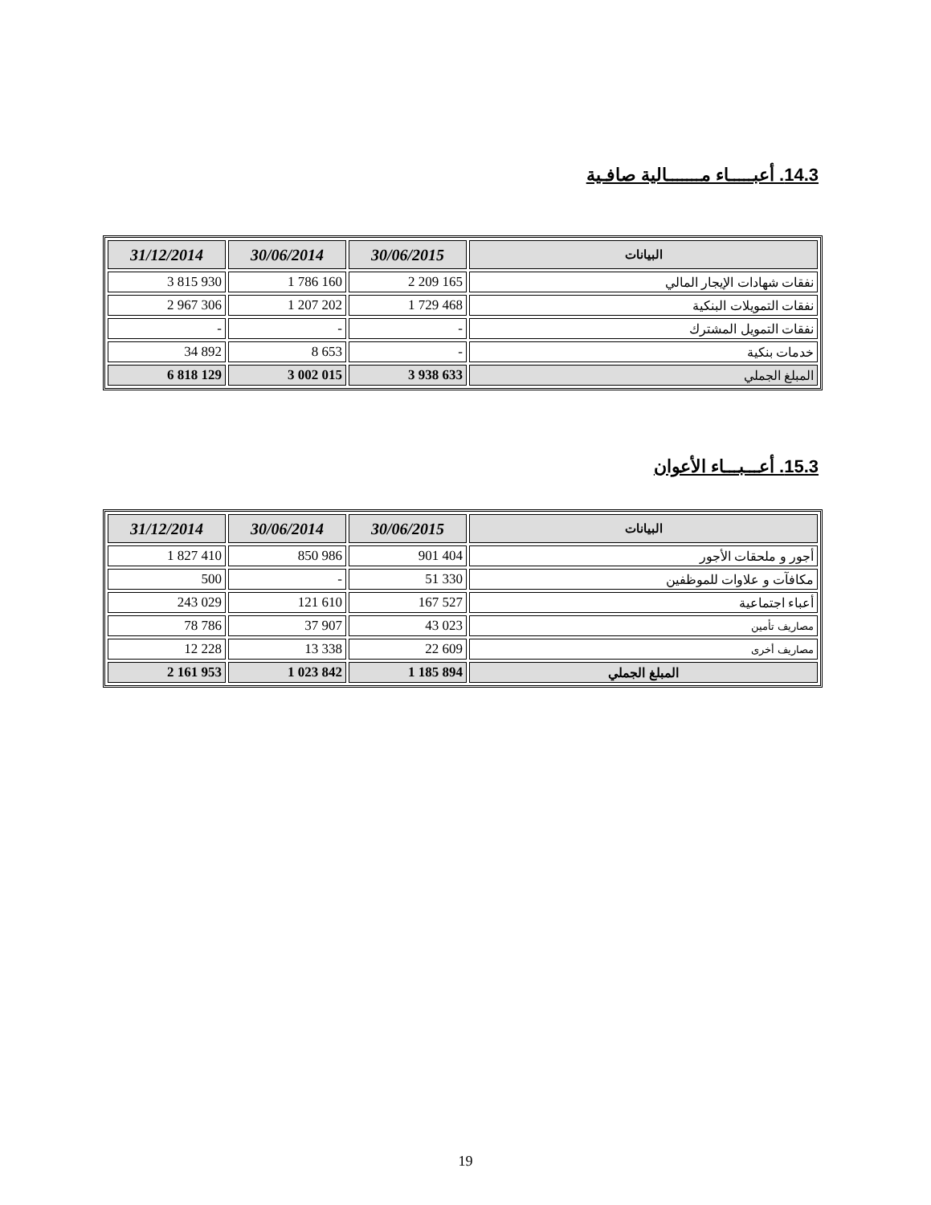14.3. أعبـــــاء مـــــــالية صافـية
| البيانات | 30/06/2015 | 30/06/2014 | 31/12/2014 |
| --- | --- | --- | --- |
| نفقات شهادات الإيجار المالي | 2 209 165 | 1 786 160 | 3 815 930 |
| نفقات التمويلات البنكية | 1 729 468 | 1 207 202 | 2 967 306 |
| نفقات التمويل المشترك | - | - | - |
| خدمات بنكية | - | 8 653 | 34 892 |
| المبلغ الجملي | 3 938 633 | 3 002 015 | 6 818 129 |
15.3. أعـــبـــاء الأعوان
| البيانات | 30/06/2015 | 30/06/2014 | 31/12/2014 |
| --- | --- | --- | --- |
| أجور و ملحقات الأجور | 901 404 | 850 986 | 1 827 410 |
| مكافآت و علاوات للموظفين | 51 330 | - | 500 |
| أعباء اجتماعية | 167 527 | 121 610 | 243 029 |
| مصاريف تأمين | 43 023 | 37 907 | 78 786 |
| مصاريف أخرى | 22 609 | 13 338 | 12 228 |
| المبلغ الجملي | 1 185 894 | 1 023 842 | 2 161 953 |
19